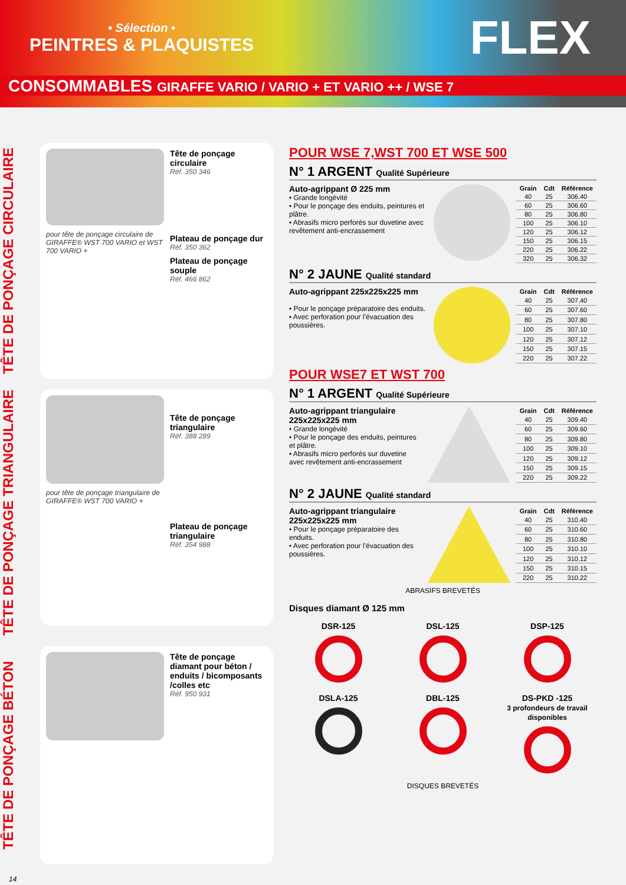• Sélection •
PEINTRES & PLAQUISTES
FLEX
CONSOMMABLES GIRAFFE VARIO / VARIO + ET VARIO ++ / WSE 7
TÊTE DE PONÇAGE CIRCULAIRE
pour tête de ponçage circulaire de GIRAFFE® WST 700 VARIO et WST 700 VARIO +
Tête de ponçage circulaire
Réf. 350 346
Plateau de ponçage dur
Réf. 350 362
Plateau de ponçage souple
Réf. 466 862
TÊTE DE PONÇAGE TRIANGULAIRE
pour tête de ponçage triangulaire de GIRAFFE® WST 700 VARIO +
Tête de ponçage triangulaire
Réf. 388 289
Plateau de ponçage triangulaire
Réf. 354 988
TÊTE DE PONÇAGE BÉTON
Tête de ponçage diamant pour béton / enduits / bicomposants /colles etc
Réf. 950 931
14
POUR WSE 7,WST 700 ET WSE 500
N° 1 ARGENT Qualité Supérieure
Auto-agrippant Ø 225 mm
• Grande longévité
• Pour le ponçage des enduits, peintures et plâtre.
• Abrasifs micro perforés sur duvetine avec revêtement anti-encrassement
| Grain | Cdt | Référence |
| --- | --- | --- |
| 40 | 25 | 306.40 |
| 60 | 25 | 306.60 |
| 80 | 25 | 306.80 |
| 100 | 25 | 306.10 |
| 120 | 25 | 306.12 |
| 150 | 25 | 306.15 |
| 220 | 25 | 306.22 |
| 320 | 25 | 306.32 |
N° 2 JAUNE Qualité standard
Auto-agrippant 225x225x225 mm
• Pour le ponçage préparatoire des enduits.
• Avec perforation pour l’évacuation des poussières.
| Grain | Cdt | Référence |
| --- | --- | --- |
| 40 | 25 | 307.40 |
| 60 | 25 | 307.60 |
| 80 | 25 | 307.80 |
| 100 | 25 | 307.10 |
| 120 | 25 | 307.12 |
| 150 | 25 | 307.15 |
| 220 | 25 | 307.22 |
POUR WSE7 ET WST 700
N° 1 ARGENT Qualité Supérieure
Auto-agrippant triangulaire 225x225x225 mm
• Grande longévité
• Pour le ponçage des enduits, peintures et plâtre.
• Abrasifs micro perforés sur duvetine avec revêtement anti-encrassement
| Grain | Cdt | Référence |
| --- | --- | --- |
| 40 | 25 | 309.40 |
| 60 | 25 | 309.60 |
| 80 | 25 | 309.80 |
| 100 | 25 | 309.10 |
| 120 | 25 | 309.12 |
| 150 | 25 | 309.15 |
| 220 | 25 | 309.22 |
N° 2 JAUNE Qualité standard
Auto-agrippant triangulaire 225x225x225 mm
• Pour le ponçage préparatoire des enduits.
• Avec perforation pour l’évacuation des poussières.
| Grain | Cdt | Référence |
| --- | --- | --- |
| 40 | 25 | 310.40 |
| 60 | 25 | 310.60 |
| 80 | 25 | 310.80 |
| 100 | 25 | 310.10 |
| 120 | 25 | 310.12 |
| 150 | 25 | 310.15 |
| 220 | 25 | 310.22 |
ABRASIFS BREVETÉS
Disques diamant Ø 125 mm
DSR-125
DSL-125
DSP-125
DSLA-125
DBL-125
DS-PKD -125
3 profondeurs de travail disponibles
DISQUES BREVETÉS